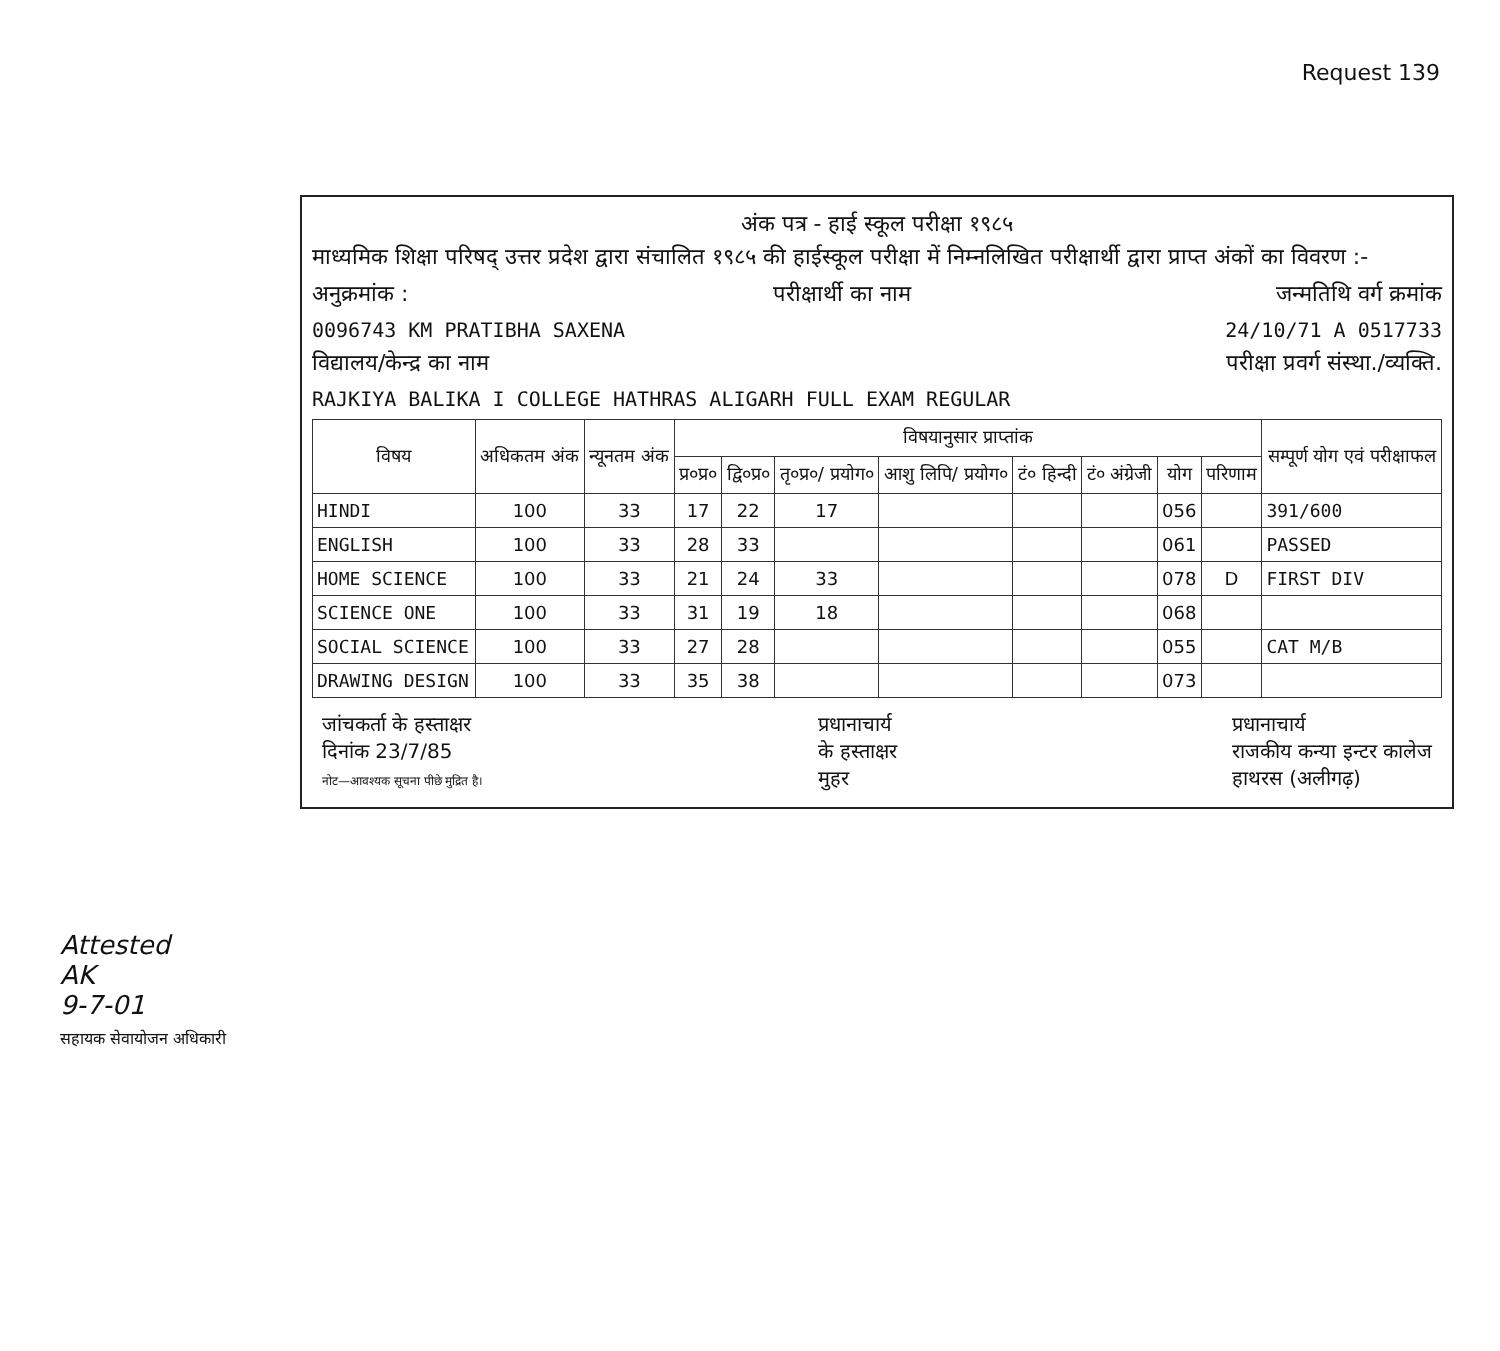Request 139
अंक पत्र - हाई स्कूल परीक्षा १९८५
माध्यमिक शिक्षा परिषद् उत्तर प्रदेश द्वारा संचालित १९८५ की हाईस्कूल परीक्षा में निम्नलिखित परीक्षार्थी द्वारा प्राप्त अंकों का विवरण :-
अनुक्रमांक : परीक्षार्थी का नाम जन्मतिथि वर्ग क्रमांक
0096743 KM PRATIBHA SAXENA 24/10/71 A 0517733
विद्यालय/केन्द्र का नाम परीक्षा प्रवर्ग संस्था./व्यक्ति.
RAJKIYA BALIKA I COLLEGE HATHRAS ALIGARH FULL EXAM REGULAR
| विषय | अधिकतम अंक | न्यूनतम अंक | विषयानुसार प्राप्तांक | | | | | | | | सम्पूर्ण योग एवं परीक्षाफल |
| --- | --- | --- | --- | --- | --- | --- | --- | --- | --- | --- | --- |
| | | | प्र०प्र० | द्वि०प्र० | तृ०प्र०/ प्रयोग० | आशु लिपि/ प्रयोग० | टं० हिन्दी | टं० अंग्रेजी | योग | परिणाम | |
| HINDI | 100 | 33 | 17 | 22 | 17 | | | | 056 | | 391/600 |
| ENGLISH | 100 | 33 | 28 | 33 | | | | | 061 | | PASSED |
| HOME SCIENCE | 100 | 33 | 21 | 24 | 33 | | | | 078 | D | FIRST DIV |
| SCIENCE ONE | 100 | 33 | 31 | 19 | 18 | | | | 068 | | |
| SOCIAL SCIENCE | 100 | 33 | 27 | 28 | | | | | 055 | | CAT M/B |
| DRAWING DESIGN | 100 | 33 | 35 | 38 | | | | | 073 | | |
जांचकर्ता के हस्ताक्षर
दिनांक 23/7/85
नोट—आवश्यक सूचना पीछे मुद्रित है।
प्रधानाचार्य
के हस्ताक्षर
मुहर
प्रधानाचार्य
राजकीय कन्या इन्टर कालेज
हाथरस (अलीगढ़)
Attested
AK
9-7-01
सहायक सेवायोजन अधिकारी